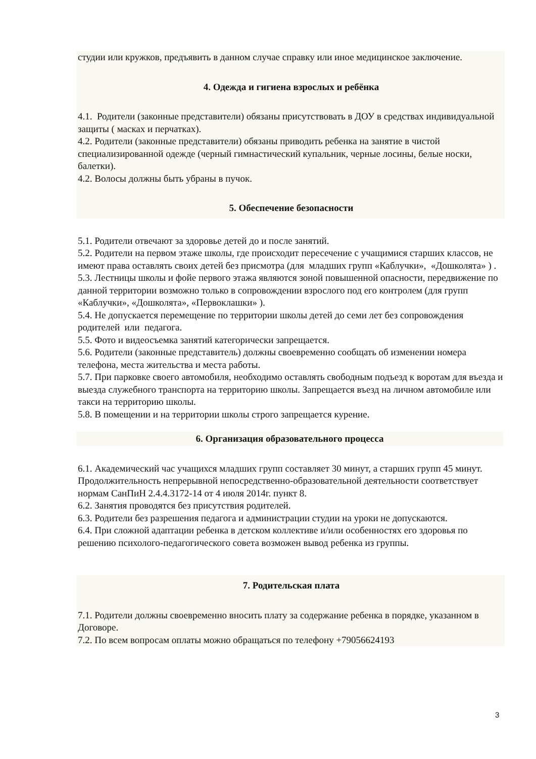студии или кружков, предъявить в данном случае справку или иное медицинское заключение.
4. Одежда и гигиена взрослых и ребёнка
4.1. Родители (законные представители) обязаны присутствовать в ДОУ в средствах индивидуальной защиты ( масках и перчатках).
4.2. Родители (законные представители) обязаны приводить ребенка на занятие в чистой специализированной одежде (черный гимнастический купальник, черные лосины, белые носки, балетки).
4.2. Волосы должны быть убраны в пучок.
5. Обеспечение безопасности
5.1. Родители отвечают за здоровье детей до и после занятий.
5.2. Родители на первом этаже школы, где происходит пересечение с учащимися старших классов, не имеют права оставлять своих детей без присмотра (для младших групп «Каблучки», «Дошколята» ) .
5.3. Лестницы школы и фойе первого этажа являются зоной повышенной опасности, передвижение по данной территории возможно только в сопровождении взрослого под его контролем (для групп «Каблучки», «Дошколята», «Первоклашки» ).
5.4. Не допускается перемещение по территории школы детей до семи лет без сопровождения родителей или педагога.
5.5. Фото и видеосъемка занятий категорически запрещается.
5.6. Родители (законные представитель) должны своевременно сообщать об изменении номера телефона, места жительства и места работы.
5.7. При парковке своего автомобиля, необходимо оставлять свободным подъезд к воротам для въезда и выезда служебного транспорта на территорию школы. Запрещается въезд на личном автомобиле или такси на территорию школы.
5.8. В помещении и на территории школы строго запрещается курение.
6. Организация образовательного процесса
6.1. Академический час учащихся младших групп составляет 30 минут, а старших групп 45 минут. Продолжительность непрерывной непосредственно-образовательной деятельности соответствует нормам СанПиН 2.4.4.3172-14 от 4 июля 2014г. пункт 8.
6.2. Занятия проводятся без присутствия родителей.
6.3. Родители без разрешения педагога и администрации студии на уроки не допускаются.
6.4. При сложной адаптации ребенка в детском коллективе и/или особенностях его здоровья по решению психолого-педагогического совета возможен вывод ребенка из группы.
7. Родительская плата
7.1. Родители должны своевременно вносить плату за содержание ребенка в порядке, указанном в Договоре.
7.2. По всем вопросам оплаты можно обращаться по телефону +79056624193
3